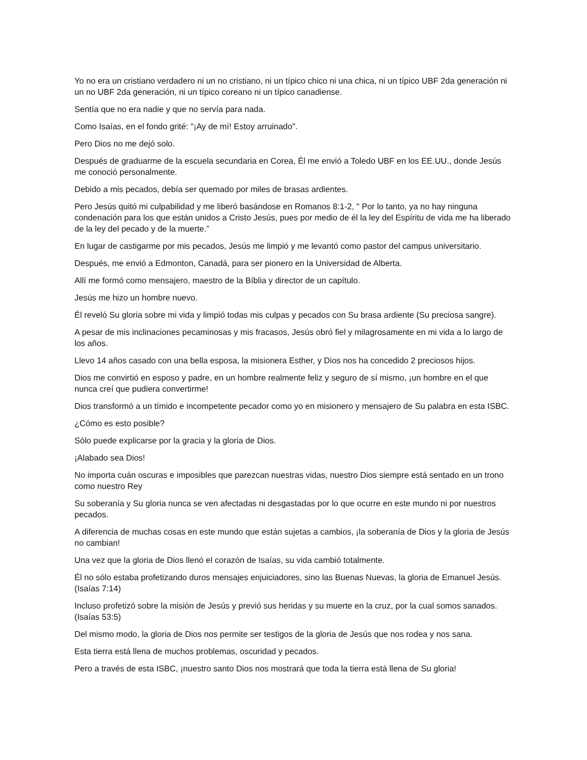Yo no era un cristiano verdadero ni un no cristiano, ni un típico chico ni una chica, ni un típico UBF 2da generación ni un no UBF 2da generación, ni un típico coreano ni un típico canadiense.
Sentía que no era nadie y que no servía para nada.
Como Isaías, en el fondo grité: "¡Ay de mí! Estoy arruinado".
Pero Dios no me dejó solo.
Después de graduarme de la escuela secundaria en Corea, Él me envió a Toledo UBF en los EE.UU., donde Jesús me conoció personalmente.
Debido a mis pecados, debía ser quemado por miles de brasas ardientes.
Pero Jesús quitó mi culpabilidad y me liberó basándose en Romanos 8:1-2, " Por lo tanto, ya no hay ninguna condenación para los que están unidos a Cristo Jesús, pues por medio de él la ley del Espíritu de vida me ha liberado de la ley del pecado y de la muerte.”
En lugar de castigarme por mis pecados, Jesús me limpió y me levantó como pastor del campus universitario.
Después, me envió a Edmonton, Canadá, para ser pionero en la Universidad de Alberta.
Allí me formó como mensajero, maestro de la Bíblia y director de un capítulo.
Jesús me hizo un hombre nuevo.
Él reveló Su gloria sobre mi vida y limpió todas mis culpas y pecados con Su brasa ardiente (Su preciosa sangre).
A pesar de mis inclinaciones pecaminosas y mis fracasos, Jesús obró fiel y milagrosamente en mi vida a lo largo de los años.
Llevo 14 años casado con una bella esposa, la misionera Esther, y Dios nos ha concedido 2 preciosos hijos.
Dios me convirtió en esposo y padre, en un hombre realmente feliz y seguro de sí mismo, ¡un hombre en el que nunca creí que pudiera convertirme!
Dios transformó a un tímido e incompetente pecador como yo en misionero y mensajero de Su palabra en esta ISBC.
¿Cómo es esto posible?
Sólo puede explicarse por la gracia y la gloria de Dios.
¡Alabado sea Dios!
No importa cuán oscuras e imposibles que parezcan nuestras vidas, nuestro Dios siempre está sentado en un trono como nuestro Rey
Su soberanía y Su gloria nunca se ven afectadas ni desgastadas por lo que ocurre en este mundo ni por nuestros pecados.
A diferencia de muchas cosas en este mundo que están sujetas a cambios, ¡la soberanía de Dios y la gloria de Jesús no cambian!
Una vez que la gloria de Dios llenó el corazón de Isaías, su vida cambió totalmente.
Él no sólo estaba profetizando duros mensajes enjuiciadores, sino las Buenas Nuevas, la gloria de Emanuel Jesús. (Isaías 7:14)
Incluso profetizó sobre la misión de Jesús y previó sus heridas y su muerte en la cruz, por la cual somos sanados. (Isaías 53:5)
Del mismo modo, la gloria de Dios nos permite ser testigos de la gloria de Jesús que nos rodea y nos sana.
Esta tierra está llena de muchos problemas, oscuridad y pecados.
Pero a través de esta ISBC, ¡nuestro santo Dios nos mostrará que toda la tierra está llena de Su gloria!